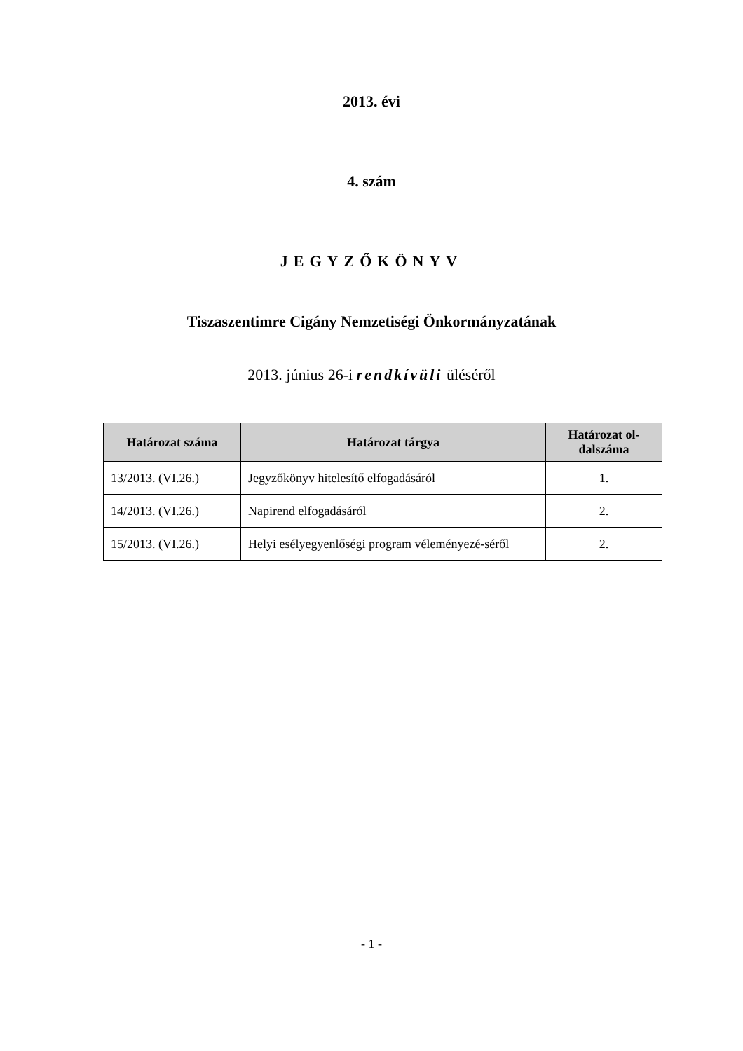2013. évi
4. szám
JEGYZŐKÖNYV
Tiszaszentimre Cigány Nemzetiségi Önkormányzatának
2013. június 26-i rendkívüli üléséről
| Határozat száma | Határozat tárgya | Határozat ol-dalszáma |
| --- | --- | --- |
| 13/2013. (VI.26.) | Jegyzőkönyv hitelesítő elfogadásáról | 1. |
| 14/2013. (VI.26.) | Napirend elfogadásáról | 2. |
| 15/2013. (VI.26.) | Helyi esélyegyenlőségi program véleményezé-séről | 2. |
- 1 -